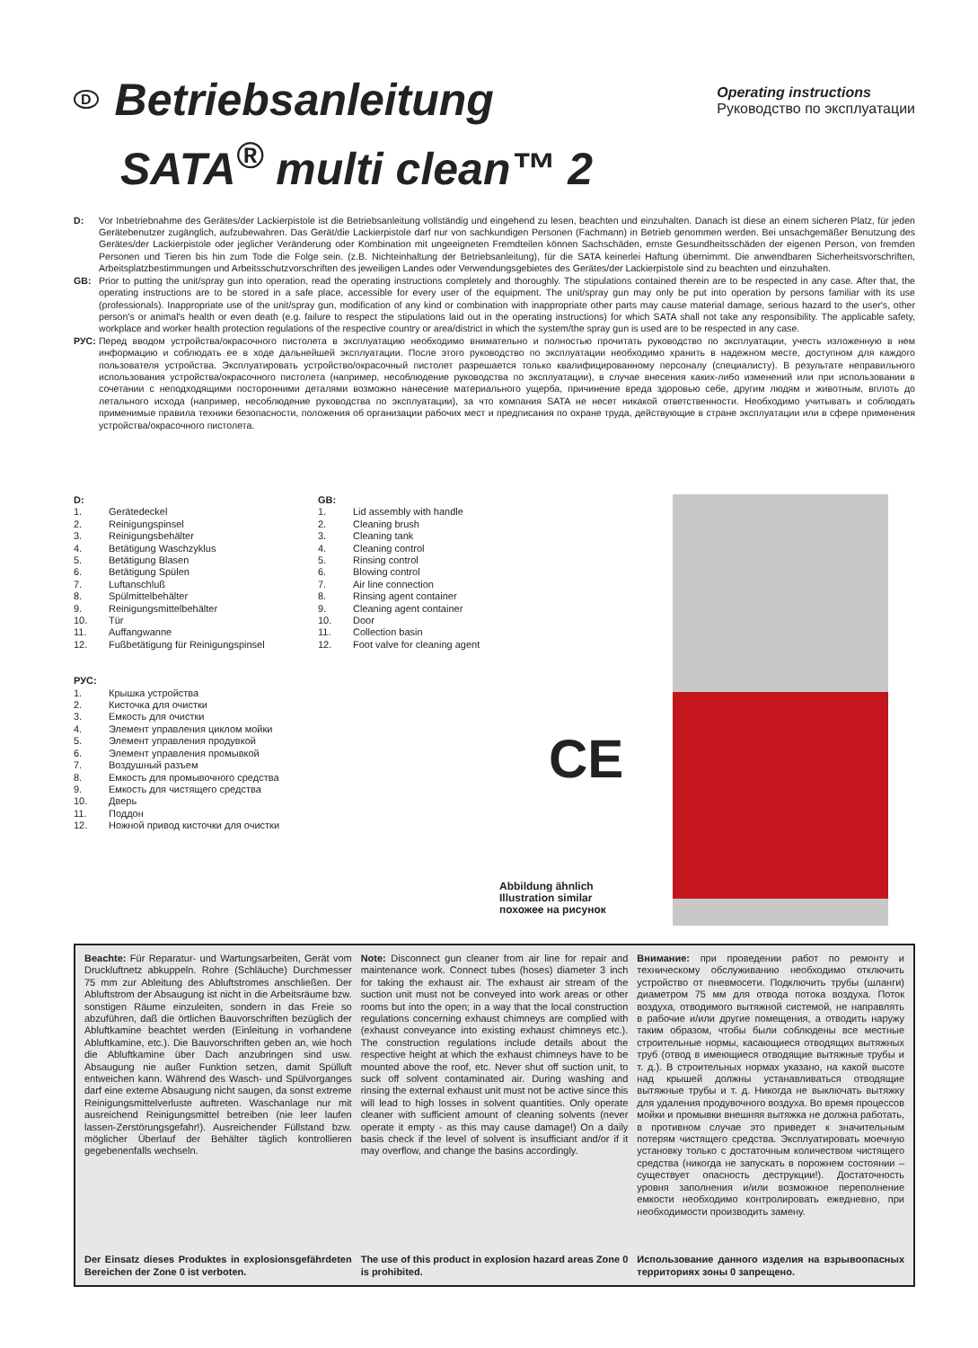D Betriebsanleitung
SATA<sup>®</sup> multi clean™ 2
Operating instructions
Руководство по эксплуатации
D: Vor Inbetriebnahme des Gerätes/der Lackierpistole ist die Betriebsanleitung vollständig und eingehend zu lesen, beachten und einzuhalten. Danach ist diese an einem sicheren Platz, für jeden Gerätebenutzer zugänglich, aufzubewahren. Das Gerät/die Lackierpistole darf nur von sachkundigen Personen (Fachmann) in Betrieb genommen werden. Bei unsachgemäßer Benutzung des Gerätes/der Lackierpistole oder jeglicher Veränderung oder Kombination mit ungeeigneten Fremdteilen können Sachschäden, ernste Gesundheitsschäden der eigenen Person, von fremden Personen und Tieren bis hin zum Tode die Folge sein. (z.B. Nichteinhaltung der Betriebsanleitung), für die SATA keinerlei Haftung übernimmt. Die anwendbaren Sicherheitsvorschriften, Arbeitsplatzbestimmungen und Arbeitsschutzvorschriften des jeweiligen Landes oder Verwendungsgebietes des Gerätes/der Lackierpistole sind zu beachten und einzuhalten.
GB: Prior to putting the unit/spray gun into operation, read the operating instructions completely and thoroughly. The stipulations contained therein are to be respected in any case. After that, the operating instructions are to be stored in a safe place, accessible for every user of the equipment. The unit/spray gun may only be put into operation by persons familiar with its use (professionals). Inappropriate use of the unit/spray gun, modification of any kind or combination with inappropriate other parts may cause material damage, serious hazard to the user's, other person's or animal's health or even death (e.g. failure to respect the stipulations laid out in the operating instructions) for which SATA shall not take any responsibility. The applicable safety, workplace and worker health protection regulations of the respective country or area/district in which the system/the spray gun is used are to be respected in any case.
РУС: Перед вводом устройства/окрасочного пистолета в эксплуатацию необходимо внимательно и полностью прочитать руководство по эксплуатации, учесть изложенную в нем информацию и соблюдать ее в ходе дальнейшей эксплуатации. После этого руководство по эксплуатации необходимо хранить в надежном месте, доступном для каждого пользователя устройства. Эксплуатировать устройство/окрасочный пистолет разрешается только квалифицированному персоналу (специалисту). В результате неправильного использования устройства/окрасочного пистолета (например, несоблюдение руководства по эксплуатации), в случае внесения каких-либо изменений или при использовании в сочетании с неподходящими посторонними деталями возможно нанесение материального ущерба, причинение вреда здоровью себе, другим людям и животным, вплоть до летального исхода (например, несоблюдение руководства по эксплуатации), за что компания SATA не несет никакой ответственности. Необходимо учитывать и соблюдать применимые правила техники безопасности, положения об организации рабочих мест и предписания по охране труда, действующие в стране эксплуатации или в сфере применения устройства/окрасочного пистолета.
D:
1. Gerätedeckel
2. Reinigungspinsel
3. Reinigungsbehälter
4. Betätigung Waschzyklus
5. Betätigung Blasen
6. Betätigung Spülen
7. Luftanschluß
8. Spülmittelbehälter
9. Reinigungsmittelbehälter
10. Tür
11. Auffangwanne
12. Fußbetätigung für Reinigungspinsel
РУС:
1. Крышка устройства
2. Кисточка для очистки
3. Емкость для очистки
4. Элемент управления циклом мойки
5. Элемент управления продувкой
6. Элемент управления промывкой
7. Воздушный разъем
8. Емкость для промывочного средства
9. Емкость для чистящего средства
10. Дверь
11. Поддон
12. Ножной привод кисточки для очистки
GB:
1. Lid assembly with handle
2. Cleaning brush
3. Cleaning tank
4. Cleaning control
5. Rinsing control
6. Blowing control
7. Air line connection
8. Rinsing agent container
9. Cleaning agent container
10. Door
11. Collection basin
12. Foot valve for cleaning agent
CE
Abbildung ähnlich
Illustration similar
похожее на рисунок
Beachte: Für Reparatur- und Wartungsarbeiten, Gerät vom Druckluftnetz abkuppeln. Rohre (Schläuche) Durchmesser 75 mm zur Ableitung des Abluftstromes anschließen. Der Abluftstrom der Absaugung ist nicht in die Arbeitsräume bzw. sonstigen Räume einzuleiten, sondern in das Freie so abzuführen, daß die örtlichen Bauvorschriften bezüglich der Abluftkamine beachtet werden (Einleitung in vorhandene Abluftkamine, etc.). Die Bauvorschriften geben an, wie hoch die Abluftkamine über Dach anzubringen sind usw. Absaugung nie außer Funktion setzen, damit Spülluft entweichen kann. Während des Wasch- und Spülvorganges darf eine externe Absaugung nicht saugen, da sonst extreme Reinigungsmittelverluste auftreten. Waschanlage nur mit ausreichend Reinigungsmittel betreiben (nie leer laufen lassen-Zerstörungsgefahr!). Ausreichender Füllstand bzw. möglicher Überlauf der Behälter täglich kontrollieren gegebenenfalls wechseln.
Der Einsatz dieses Produktes in explosionsgefährdeten Bereichen der Zone 0 ist verboten.
Note: Disconnect gun cleaner from air line for repair and maintenance work. Connect tubes (hoses) diameter 3 inch for taking the exhaust air. The exhaust air stream of the suction unit must not be conveyed into work areas or other rooms but into the open; in a way that the local construction regulations concerning exhaust chimneys are complied with (exhaust conveyance into existing exhaust chimneys etc.). The construction regulations include details about the respective height at which the exhaust chimneys have to be mounted above the roof, etc. Never shut off suction unit, to suck off solvent contaminated air. During washing and rinsing the external exhaust unit must not be active since this will lead to high losses in solvent quantities. Only operate cleaner with sufficient amount of cleaning solvents (never operate it empty - as this may cause damage!) On a daily basis check if the level of solvent is insufficiant and/or if it may overflow, and change the basins accordingly.
The use of this product in explosion hazard areas Zone 0 is prohibited.
Внимание: при проведении работ по ремонту и техническому обслуживанию необходимо отключить устройство от пневмосети. Подключить трубы (шланги) диаметром 75 мм для отвода потока воздуха. Поток воздуха, отводимого вытяжной системой, не направлять в рабочие и/или другие помещения, а отводить наружу таким образом, чтобы были соблюдены все местные строительные нормы, касающиеся отводящих вытяжных труб (отвод в имеющиеся отводящие вытяжные трубы и т. д.). В строительных нормах указано, на какой высоте над крышей должны устанавливаться отводящие вытяжные трубы и т. д. Никогда не выключать вытяжку для удаления продувочного воздуха. Во время процессов мойки и промывки внешняя вытяжка не должна работать, в противном случае это приведет к значительным потерям чистящего средства. Эксплуатировать моечную установку только с достаточным количеством чистящего средства (никогда не запускать в порожнем состоянии – существует опасность деструкции!). Достаточность уровня заполнения и/или возможное переполнение емкости необходимо контролировать ежедневно, при необходимости производить замену.
Использование данного изделия на взрывоопасных территориях зоны 0 запрещено.